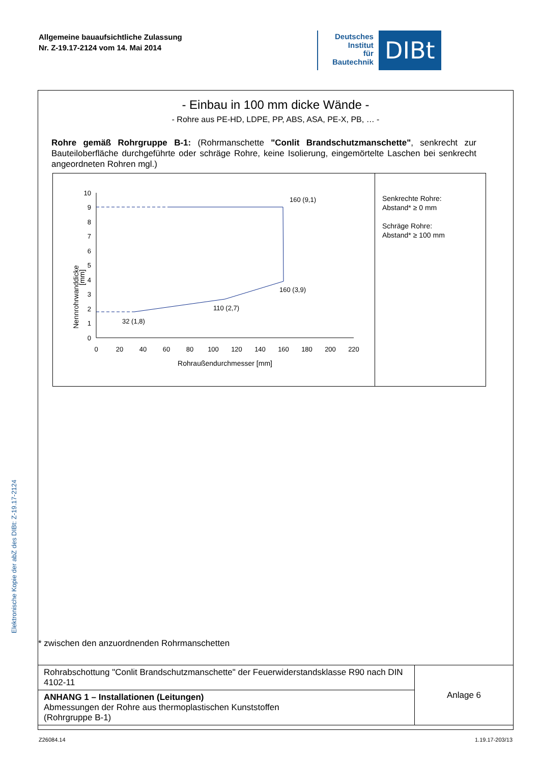Allgemeine bauaufsichtliche Zulassung
Nr. Z-19.17-2124 vom 14. Mai 2014
Deutsches
Institut
für
Bautechnik
DIBt
Elektronische Kopie der abZ des DIBt: Z-19.17-2124
- Einbau in 100 mm dicke Wände -
- Rohre aus PE-HD, LDPE, PP, ABS, ASA, PE-X, PB, … -
Rohre gemäß Rohrgruppe B-1: (Rohrmanschette "Conlit Brandschutzmanschette", senkrecht zur Bauteiloberfläche durchgeführte oder schräge Rohre, keine Isolierung, eingemörtelte Laschen bei senkrecht angeordneten Rohren mgl.)
0
1
2
3
4
5
6
7
8
9
10
0
20
40
60
80
100
120
140
160
180
200
220
Rohraußendurchmesser [mm]
Nennrohrwanddicke
[mm]
160 (9,1)
160 (3,9)
110 (2,7)
32 (1,8)
Senkrechte Rohre:
Abstand* ≥ 0 mm
Schräge Rohre:
Abstand* ≥ 100 mm
* zwischen den anzuordnenden Rohrmanschetten
| Rohrabschottung "Conlit Brandschutzmanschette" der Feuerwiderstandsklasse R90 nach DIN 4102-11 | Anlage 6 |
| ANHANG 1 – Installationen (Leitungen) Abmessungen der Rohre aus thermoplastischen Kunststoffen (Rohrgruppe B-1) | |
Z26084.14 1.19.17-203/13